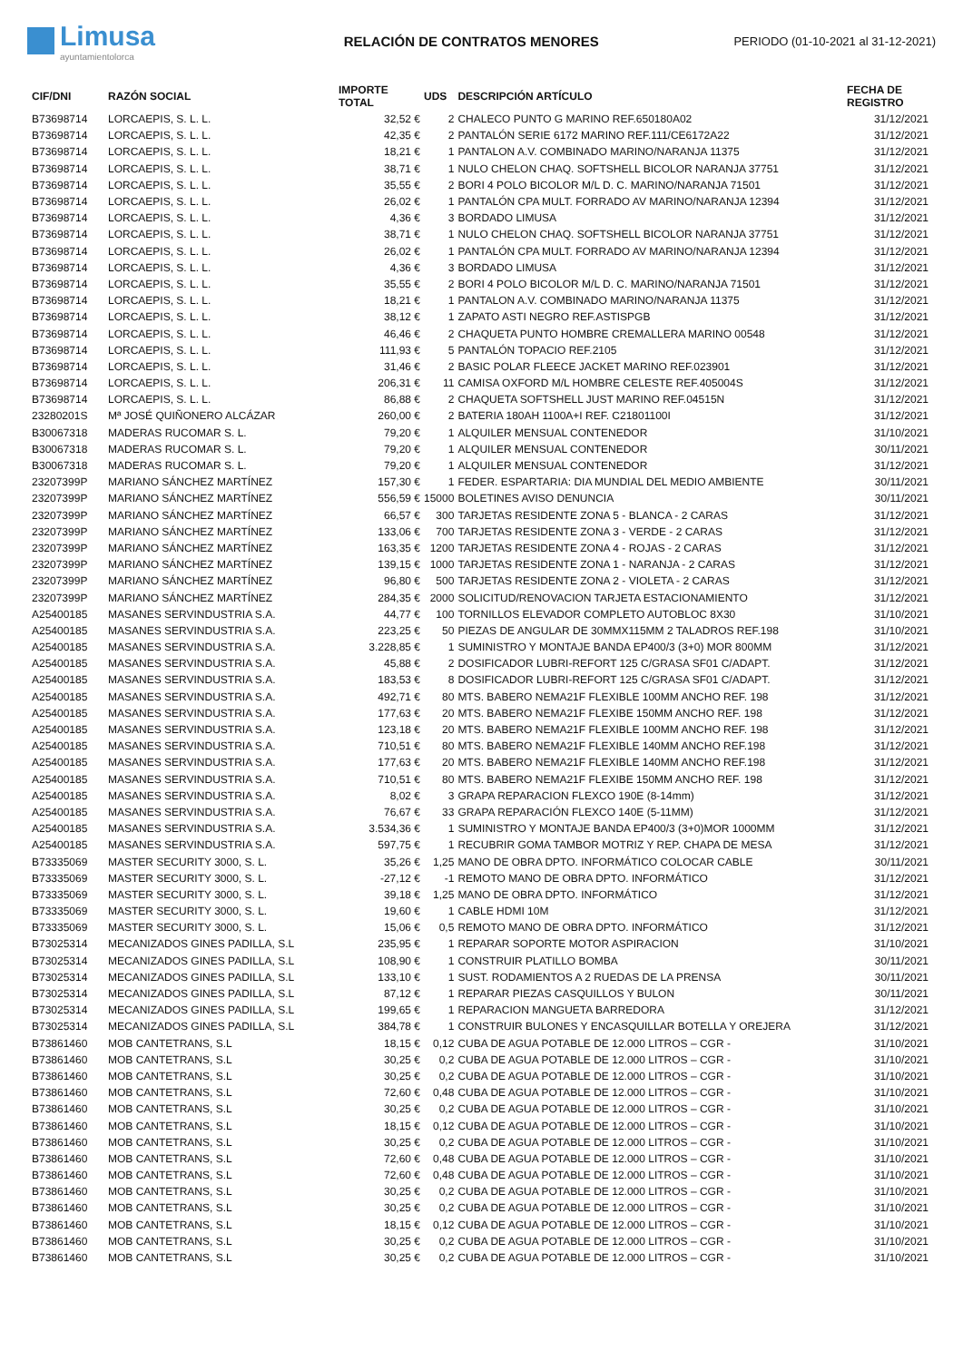Limusa
ayuntamientolorca
RELACIÓN DE CONTRATOS MENORES
PERIODO (01-10-2021 al 31-12-2021)
| CIF/DNI | RAZÓN SOCIAL | IMPORTE TOTAL | UDS | DESCRIPCIÓN ARTÍCULO | FECHA DE REGISTRO |
| --- | --- | --- | --- | --- | --- |
| B73698714 | LORCAEPIS, S. L. L. | 32,52 € | 2 | CHALECO PUNTO G MARINO REF.650180A02 | 31/12/2021 |
| B73698714 | LORCAEPIS, S. L. L. | 42,35 € | 2 | PANTALÓN SERIE 6172 MARINO REF.111/CE6172A22 | 31/12/2021 |
| B73698714 | LORCAEPIS, S. L. L. | 18,21 € | 1 | PANTALON A.V. COMBINADO MARINO/NARANJA 11375 | 31/12/2021 |
| B73698714 | LORCAEPIS, S. L. L. | 38,71 € | 1 | NULO CHELON CHAQ. SOFTSHELL BICOLOR NARANJA 37751 | 31/12/2021 |
| B73698714 | LORCAEPIS, S. L. L. | 35,55 € | 2 | BORI 4 POLO BICOLOR M/L D. C. MARINO/NARANJA 71501 | 31/12/2021 |
| B73698714 | LORCAEPIS, S. L. L. | 26,02 € | 1 | PANTALÓN CPA MULT. FORRADO AV MARINO/NARANJA 12394 | 31/12/2021 |
| B73698714 | LORCAEPIS, S. L. L. | 4,36 € | 3 | BORDADO LIMUSA | 31/12/2021 |
| B73698714 | LORCAEPIS, S. L. L. | 38,71 € | 1 | NULO CHELON CHAQ. SOFTSHELL BICOLOR NARANJA 37751 | 31/12/2021 |
| B73698714 | LORCAEPIS, S. L. L. | 26,02 € | 1 | PANTALÓN CPA MULT. FORRADO AV MARINO/NARANJA 12394 | 31/12/2021 |
| B73698714 | LORCAEPIS, S. L. L. | 4,36 € | 3 | BORDADO LIMUSA | 31/12/2021 |
| B73698714 | LORCAEPIS, S. L. L. | 35,55 € | 2 | BORI 4 POLO BICOLOR M/L D. C. MARINO/NARANJA 71501 | 31/12/2021 |
| B73698714 | LORCAEPIS, S. L. L. | 18,21 € | 1 | PANTALON A.V. COMBINADO MARINO/NARANJA 11375 | 31/12/2021 |
| B73698714 | LORCAEPIS, S. L. L. | 38,12 € | 1 | ZAPATO ASTI NEGRO REF.ASTISPGB | 31/12/2021 |
| B73698714 | LORCAEPIS, S. L. L. | 46,46 € | 2 | CHAQUETA PUNTO HOMBRE CREMALLERA MARINO 00548 | 31/12/2021 |
| B73698714 | LORCAEPIS, S. L. L. | 111,93 € | 5 | PANTALÓN TOPACIO REF.2105 | 31/12/2021 |
| B73698714 | LORCAEPIS, S. L. L. | 31,46 € | 2 | BASIC POLAR FLEECE JACKET MARINO REF.023901 | 31/12/2021 |
| B73698714 | LORCAEPIS, S. L. L. | 206,31 € | 11 | CAMISA OXFORD M/L HOMBRE CELESTE REF.405004S | 31/12/2021 |
| B73698714 | LORCAEPIS, S. L. L. | 86,88 € | 2 | CHAQUETA SOFTSHELL JUST MARINO REF.04515N | 31/12/2021 |
| 23280201S | Mª JOSÉ QUIÑONERO ALCÁZAR | 260,00 € | 2 | BATERIA 180AH 1100A+I REF. C21801100I | 31/12/2021 |
| B30067318 | MADERAS RUCOMAR S. L. | 79,20 € | 1 | ALQUILER MENSUAL CONTENEDOR | 31/10/2021 |
| B30067318 | MADERAS RUCOMAR S. L. | 79,20 € | 1 | ALQUILER MENSUAL CONTENEDOR | 30/11/2021 |
| B30067318 | MADERAS RUCOMAR S. L. | 79,20 € | 1 | ALQUILER MENSUAL CONTENEDOR | 31/12/2021 |
| 23207399P | MARIANO SÁNCHEZ MARTÍNEZ | 157,30 € | 1 | FEDER. ESPARTARIA: DIA MUNDIAL DEL MEDIO AMBIENTE | 30/11/2021 |
| 23207399P | MARIANO SÁNCHEZ MARTÍNEZ | 556,59 € | 15000 | BOLETINES AVISO DENUNCIA | 30/11/2021 |
| 23207399P | MARIANO SÁNCHEZ MARTÍNEZ | 66,57 € | 300 | TARJETAS RESIDENTE ZONA 5 - BLANCA - 2 CARAS | 31/12/2021 |
| 23207399P | MARIANO SÁNCHEZ MARTÍNEZ | 133,06 € | 700 | TARJETAS RESIDENTE ZONA 3 - VERDE - 2 CARAS | 31/12/2021 |
| 23207399P | MARIANO SÁNCHEZ MARTÍNEZ | 163,35 € | 1200 | TARJETAS RESIDENTE ZONA 4 - ROJAS - 2 CARAS | 31/12/2021 |
| 23207399P | MARIANO SÁNCHEZ MARTÍNEZ | 139,15 € | 1000 | TARJETAS RESIDENTE ZONA 1 - NARANJA - 2 CARAS | 31/12/2021 |
| 23207399P | MARIANO SÁNCHEZ MARTÍNEZ | 96,80 € | 500 | TARJETAS RESIDENTE ZONA 2 - VIOLETA - 2 CARAS | 31/12/2021 |
| 23207399P | MARIANO SÁNCHEZ MARTÍNEZ | 284,35 € | 2000 | SOLICITUD/RENOVACION TARJETA ESTACIONAMIENTO | 31/12/2021 |
| A25400185 | MASANES SERVINDUSTRIA S.A. | 44,77 € | 100 | TORNILLOS ELEVADOR COMPLETO AUTOBLOC 8X30 | 31/10/2021 |
| A25400185 | MASANES SERVINDUSTRIA S.A. | 223,25 € | 50 | PIEZAS DE ANGULAR DE 30MMX115MM 2 TALADROS REF.198 | 31/10/2021 |
| A25400185 | MASANES SERVINDUSTRIA S.A. | 3.228,85 € | 1 | SUMINISTRO Y MONTAJE BANDA EP400/3 (3+0) MOR 800MM | 31/12/2021 |
| A25400185 | MASANES SERVINDUSTRIA S.A. | 45,88 € | 2 | DOSIFICADOR LUBRI-REFORT 125 C/GRASA SF01 C/ADAPT. | 31/12/2021 |
| A25400185 | MASANES SERVINDUSTRIA S.A. | 183,53 € | 8 | DOSIFICADOR LUBRI-REFORT 125 C/GRASA SF01 C/ADAPT. | 31/12/2021 |
| A25400185 | MASANES SERVINDUSTRIA S.A. | 492,71 € | 80 | MTS. BABERO NEMA21F FLEXIBLE 100MM ANCHO REF. 198 | 31/12/2021 |
| A25400185 | MASANES SERVINDUSTRIA S.A. | 177,63 € | 20 | MTS. BABERO NEMA21F FLEXIBE 150MM ANCHO REF. 198 | 31/12/2021 |
| A25400185 | MASANES SERVINDUSTRIA S.A. | 123,18 € | 20 | MTS. BABERO NEMA21F FLEXIBLE 100MM ANCHO REF. 198 | 31/12/2021 |
| A25400185 | MASANES SERVINDUSTRIA S.A. | 710,51 € | 80 | MTS. BABERO NEMA21F FLEXIBLE 140MM ANCHO REF.198 | 31/12/2021 |
| A25400185 | MASANES SERVINDUSTRIA S.A. | 177,63 € | 20 | MTS. BABERO NEMA21F FLEXIBLE 140MM ANCHO REF.198 | 31/12/2021 |
| A25400185 | MASANES SERVINDUSTRIA S.A. | 710,51 € | 80 | MTS. BABERO NEMA21F FLEXIBE 150MM ANCHO REF. 198 | 31/12/2021 |
| A25400185 | MASANES SERVINDUSTRIA S.A. | 8,02 € | 3 | GRAPA REPARACION FLEXCO 190E (8-14mm) | 31/12/2021 |
| A25400185 | MASANES SERVINDUSTRIA S.A. | 76,67 € | 33 | GRAPA REPARACIÓN FLEXCO 140E (5-11MM) | 31/12/2021 |
| A25400185 | MASANES SERVINDUSTRIA S.A. | 3.534,36 € | 1 | SUMINISTRO Y MONTAJE BANDA EP400/3 (3+0)MOR 1000MM | 31/12/2021 |
| A25400185 | MASANES SERVINDUSTRIA S.A. | 597,75 € | 1 | RECUBRIR GOMA TAMBOR MOTRIZ Y REP. CHAPA DE MESA | 31/12/2021 |
| B73335069 | MASTER SECURITY 3000, S. L. | 35,26 € | 1,25 | MANO DE OBRA DPTO. INFORMÁTICO COLOCAR CABLE | 30/11/2021 |
| B73335069 | MASTER SECURITY 3000, S. L. | -27,12 € | -1 | REMOTO MANO DE OBRA DPTO. INFORMÁTICO | 31/12/2021 |
| B73335069 | MASTER SECURITY 3000, S. L. | 39,18 € | 1,25 | MANO DE OBRA DPTO. INFORMÁTICO | 31/12/2021 |
| B73335069 | MASTER SECURITY 3000, S. L. | 19,60 € | 1 | CABLE HDMI 10M | 31/12/2021 |
| B73335069 | MASTER SECURITY 3000, S. L. | 15,06 € | 0,5 | REMOTO MANO DE OBRA DPTO. INFORMÁTICO | 31/12/2021 |
| B73025314 | MECANIZADOS GINES PADILLA, S.L | 235,95 € | 1 | REPARAR SOPORTE MOTOR ASPIRACION | 31/10/2021 |
| B73025314 | MECANIZADOS GINES PADILLA, S.L | 108,90 € | 1 | CONSTRUIR PLATILLO BOMBA | 30/11/2021 |
| B73025314 | MECANIZADOS GINES PADILLA, S.L | 133,10 € | 1 | SUST. RODAMIENTOS A 2 RUEDAS DE LA PRENSA | 30/11/2021 |
| B73025314 | MECANIZADOS GINES PADILLA, S.L | 87,12 € | 1 | REPARAR PIEZAS CASQUILLOS Y BULON | 30/11/2021 |
| B73025314 | MECANIZADOS GINES PADILLA, S.L | 199,65 € | 1 | REPARACION MANGUETA BARREDORA | 31/12/2021 |
| B73025314 | MECANIZADOS GINES PADILLA, S.L | 384,78 € | 1 | CONSTRUIR BULONES Y ENCASQUILLAR BOTELLA Y OREJERA | 31/12/2021 |
| B73861460 | MOB CANTETRANS, S.L | 18,15 € | 0,12 | CUBA DE AGUA POTABLE DE 12.000 LITROS – CGR - | 31/10/2021 |
| B73861460 | MOB CANTETRANS, S.L | 30,25 € | 0,2 | CUBA DE AGUA POTABLE DE 12.000 LITROS – CGR - | 31/10/2021 |
| B73861460 | MOB CANTETRANS, S.L | 30,25 € | 0,2 | CUBA DE AGUA POTABLE DE 12.000 LITROS – CGR - | 31/10/2021 |
| B73861460 | MOB CANTETRANS, S.L | 72,60 € | 0,48 | CUBA DE AGUA POTABLE DE 12.000 LITROS – CGR - | 31/10/2021 |
| B73861460 | MOB CANTETRANS, S.L | 30,25 € | 0,2 | CUBA DE AGUA POTABLE DE 12.000 LITROS – CGR - | 31/10/2021 |
| B73861460 | MOB CANTETRANS, S.L | 18,15 € | 0,12 | CUBA DE AGUA POTABLE DE 12.000 LITROS – CGR - | 31/10/2021 |
| B73861460 | MOB CANTETRANS, S.L | 30,25 € | 0,2 | CUBA DE AGUA POTABLE DE 12.000 LITROS – CGR - | 31/10/2021 |
| B73861460 | MOB CANTETRANS, S.L | 72,60 € | 0,48 | CUBA DE AGUA POTABLE DE 12.000 LITROS – CGR - | 31/10/2021 |
| B73861460 | MOB CANTETRANS, S.L | 72,60 € | 0,48 | CUBA DE AGUA POTABLE DE 12.000 LITROS – CGR - | 31/10/2021 |
| B73861460 | MOB CANTETRANS, S.L | 30,25 € | 0,2 | CUBA DE AGUA POTABLE DE 12.000 LITROS – CGR - | 31/10/2021 |
| B73861460 | MOB CANTETRANS, S.L | 30,25 € | 0,2 | CUBA DE AGUA POTABLE DE 12.000 LITROS – CGR - | 31/10/2021 |
| B73861460 | MOB CANTETRANS, S.L | 18,15 € | 0,12 | CUBA DE AGUA POTABLE DE 12.000 LITROS – CGR - | 31/10/2021 |
| B73861460 | MOB CANTETRANS, S.L | 30,25 € | 0,2 | CUBA DE AGUA POTABLE DE 12.000 LITROS – CGR - | 31/10/2021 |
| B73861460 | MOB CANTETRANS, S.L | 30,25 € | 0,2 | CUBA DE AGUA POTABLE DE 12.000 LITROS – CGR - | 31/10/2021 |